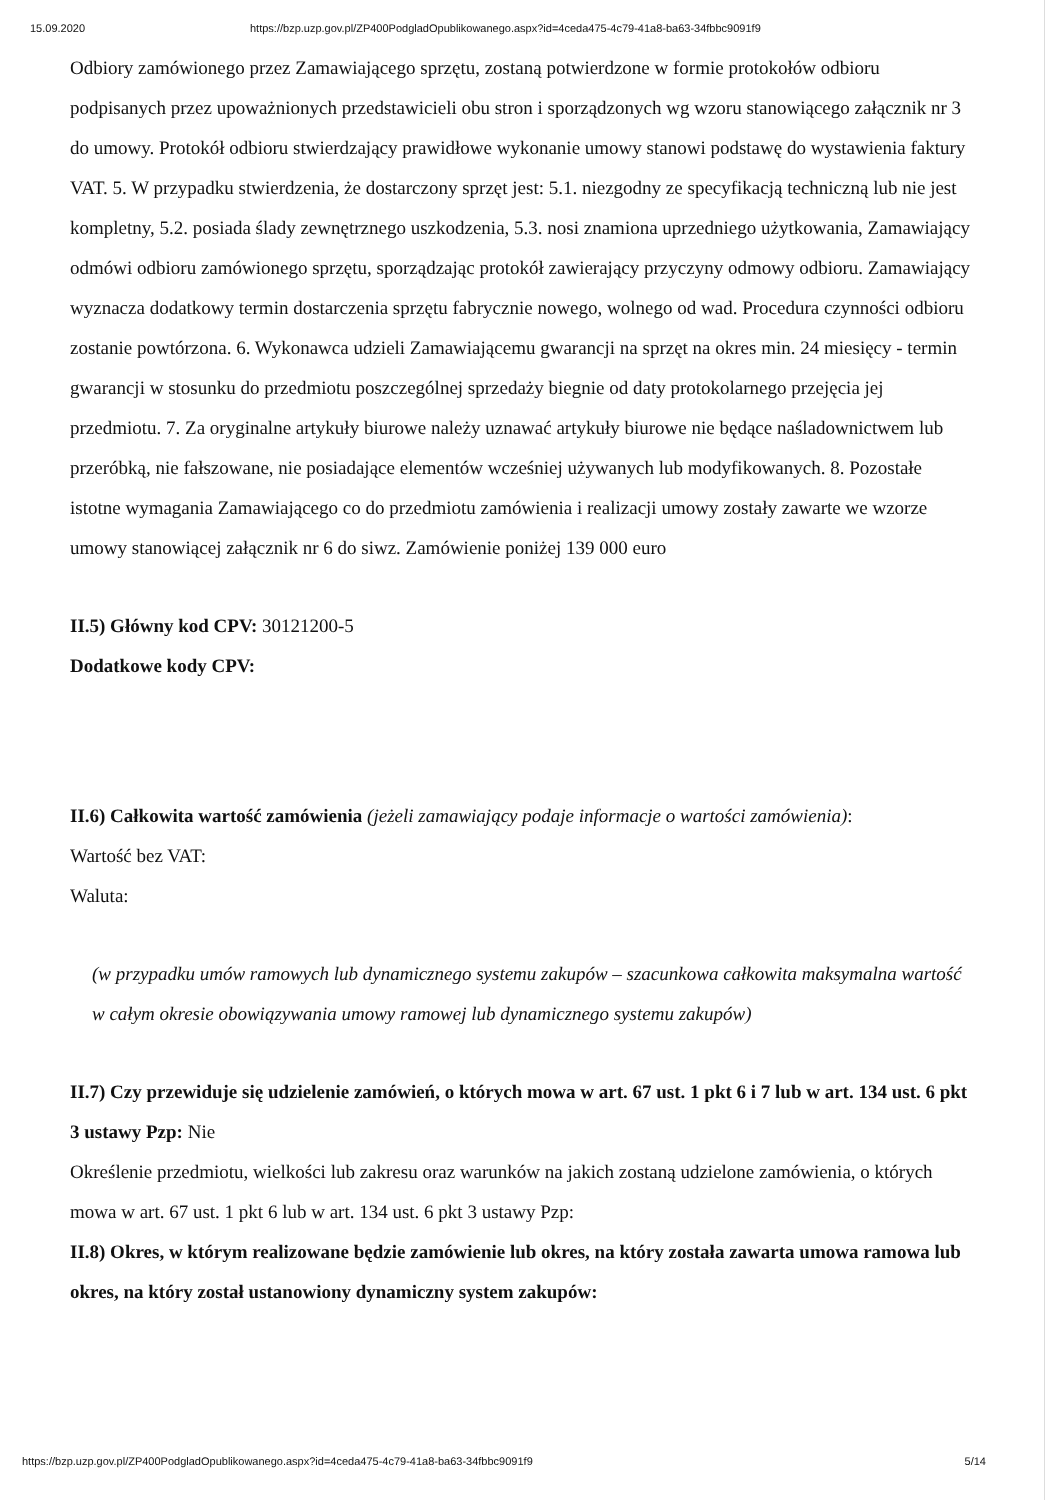15.09.2020 https://bzp.uzp.gov.pl/ZP400PodgladOpublikowanego.aspx?id=4ceda475-4c79-41a8-ba63-34fbbc9091f9
Odbiory zamówionego przez Zamawiającego sprzętu, zostaną potwierdzone w formie protokołów odbioru podpisanych przez upoważnionych przedstawicieli obu stron i sporządzonych wg wzoru stanowiącego załącznik nr 3 do umowy. Protokół odbioru stwierdzający prawidłowe wykonanie umowy stanowi podstawę do wystawienia faktury VAT. 5. W przypadku stwierdzenia, że dostarczony sprzęt jest: 5.1. niezgodny ze specyfikacją techniczną lub nie jest kompletny, 5.2. posiada ślady zewnętrznego uszkodzenia, 5.3. nosi znamiona uprzedniego użytkowania, Zamawiający odmówi odbioru zamówionego sprzętu, sporządzając protokół zawierający przyczyny odmowy odbioru. Zamawiający wyznacza dodatkowy termin dostarczenia sprzętu fabrycznie nowego, wolnego od wad. Procedura czynności odbioru zostanie powtórzona. 6. Wykonawca udzieli Zamawiającemu gwarancji na sprzęt na okres min. 24 miesięcy - termin gwarancji w stosunku do przedmiotu poszczególnej sprzedaży biegnie od daty protokolarnego przejęcia jej przedmiotu. 7. Za oryginalne artykuły biurowe należy uznawać artykuły biurowe nie będące naśladownictwem lub przeróbką, nie fałszowane, nie posiadające elementów wcześniej używanych lub modyfikowanych. 8. Pozostałe istotne wymagania Zamawiającego co do przedmiotu zamówienia i realizacji umowy zostały zawarte we wzorze umowy stanowiącej załącznik nr 6 do siwz. Zamówienie poniżej 139 000 euro
II.5) Główny kod CPV: 30121200-5
Dodatkowe kody CPV:
II.6) Całkowita wartość zamówienia (jeżeli zamawiający podaje informacje o wartości zamówienia):
Wartość bez VAT:
Waluta:
(w przypadku umów ramowych lub dynamicznego systemu zakupów – szacunkowa całkowita maksymalna wartość w całym okresie obowiązywania umowy ramowej lub dynamicznego systemu zakupów)
II.7) Czy przewiduje się udzielenie zamówień, o których mowa w art. 67 ust. 1 pkt 6 i 7 lub w art. 134 ust. 6 pkt 3 ustawy Pzp: Nie
Określenie przedmiotu, wielkości lub zakresu oraz warunków na jakich zostaną udzielone zamówienia, o których mowa w art. 67 ust. 1 pkt 6 lub w art. 134 ust. 6 pkt 3 ustawy Pzp:
II.8) Okres, w którym realizowane będzie zamówienie lub okres, na który została zawarta umowa ramowa lub okres, na który został ustanowiony dynamiczny system zakupów:
https://bzp.uzp.gov.pl/ZP400PodgladOpublikowanego.aspx?id=4ceda475-4c79-41a8-ba63-34fbbc9091f9 5/14